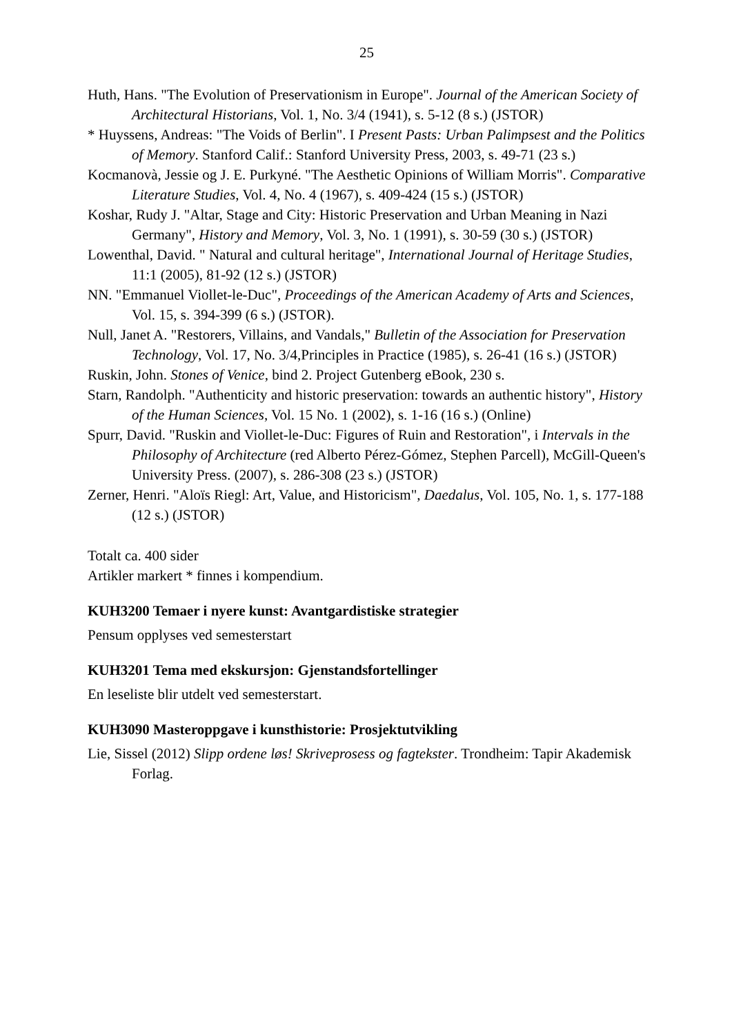25
Huth, Hans. "The Evolution of Preservationism in Europe". Journal of the American Society of Architectural Historians, Vol. 1, No. 3/4 (1941), s. 5-12 (8 s.) (JSTOR)
* Huyssens, Andreas: "The Voids of Berlin". I Present Pasts: Urban Palimpsest and the Politics of Memory. Stanford Calif.: Stanford University Press, 2003, s. 49-71 (23 s.)
Kocmanovà, Jessie og J. E. Purkyné. "The Aesthetic Opinions of William Morris". Comparative Literature Studies, Vol. 4, No. 4 (1967), s. 409-424 (15 s.) (JSTOR)
Koshar, Rudy J. "Altar, Stage and City: Historic Preservation and Urban Meaning in Nazi Germany", History and Memory, Vol. 3, No. 1 (1991), s. 30-59 (30 s.) (JSTOR)
Lowenthal, David. " Natural and cultural heritage", International Journal of Heritage Studies, 11:1 (2005), 81-92 (12 s.) (JSTOR)
NN. "Emmanuel Viollet-le-Duc", Proceedings of the American Academy of Arts and Sciences, Vol. 15, s. 394-399 (6 s.) (JSTOR).
Null, Janet A. "Restorers, Villains, and Vandals," Bulletin of the Association for Preservation Technology, Vol. 17, No. 3/4,Principles in Practice (1985), s. 26-41 (16 s.) (JSTOR)
Ruskin, John. Stones of Venice, bind 2. Project Gutenberg eBook, 230 s.
Starn, Randolph. "Authenticity and historic preservation: towards an authentic history", History of the Human Sciences, Vol. 15 No. 1 (2002), s. 1-16 (16 s.) (Online)
Spurr, David. "Ruskin and Viollet-le-Duc: Figures of Ruin and Restoration", i Intervals in the Philosophy of Architecture (red Alberto Pérez-Gómez, Stephen Parcell), McGill-Queen's University Press. (2007), s. 286-308 (23 s.) (JSTOR)
Zerner, Henri. "Aloïs Riegl: Art, Value, and Historicism", Daedalus, Vol. 105, No. 1, s. 177-188 (12 s.) (JSTOR)
Totalt ca. 400 sider
Artikler markert * finnes i kompendium.
KUH3200 Temaer i nyere kunst: Avantgardistiske strategier
Pensum opplyses ved semesterstart
KUH3201 Tema med ekskursjon: Gjenstandsfortellinger
En leseliste blir utdelt ved semesterstart.
KUH3090 Masteroppgave i kunsthistorie: Prosjektutvikling
Lie, Sissel (2012) Slipp ordene løs! Skriveprosess og fagtekster. Trondheim: Tapir Akademisk Forlag.